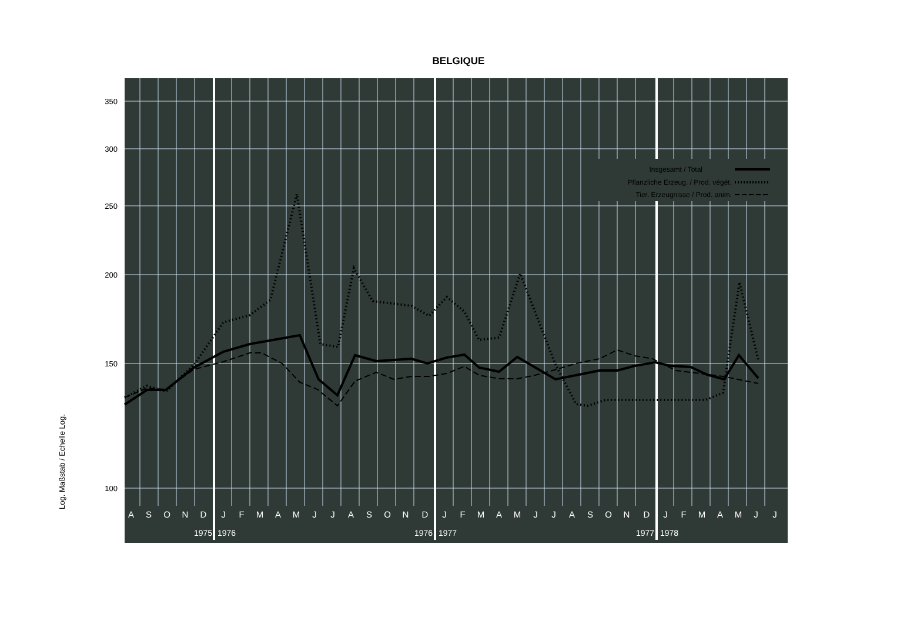BELGIQUE
Log. Maßstab / Echelle Log.
350
300
250
200
150
100
Insgesamt / Total
Pflanzliche Erzeug. / Prod. végét.
Tier. Erzeugnisse / Prod. anim.
A
S
O
N
D
J
F
M
A
M
J
J
A
S
O
N
D
J
F
M
A
M
J
J
A
S
O
N
D
J
F
M
A
M
J
J
1975
1976
1976
1977
1977
1978